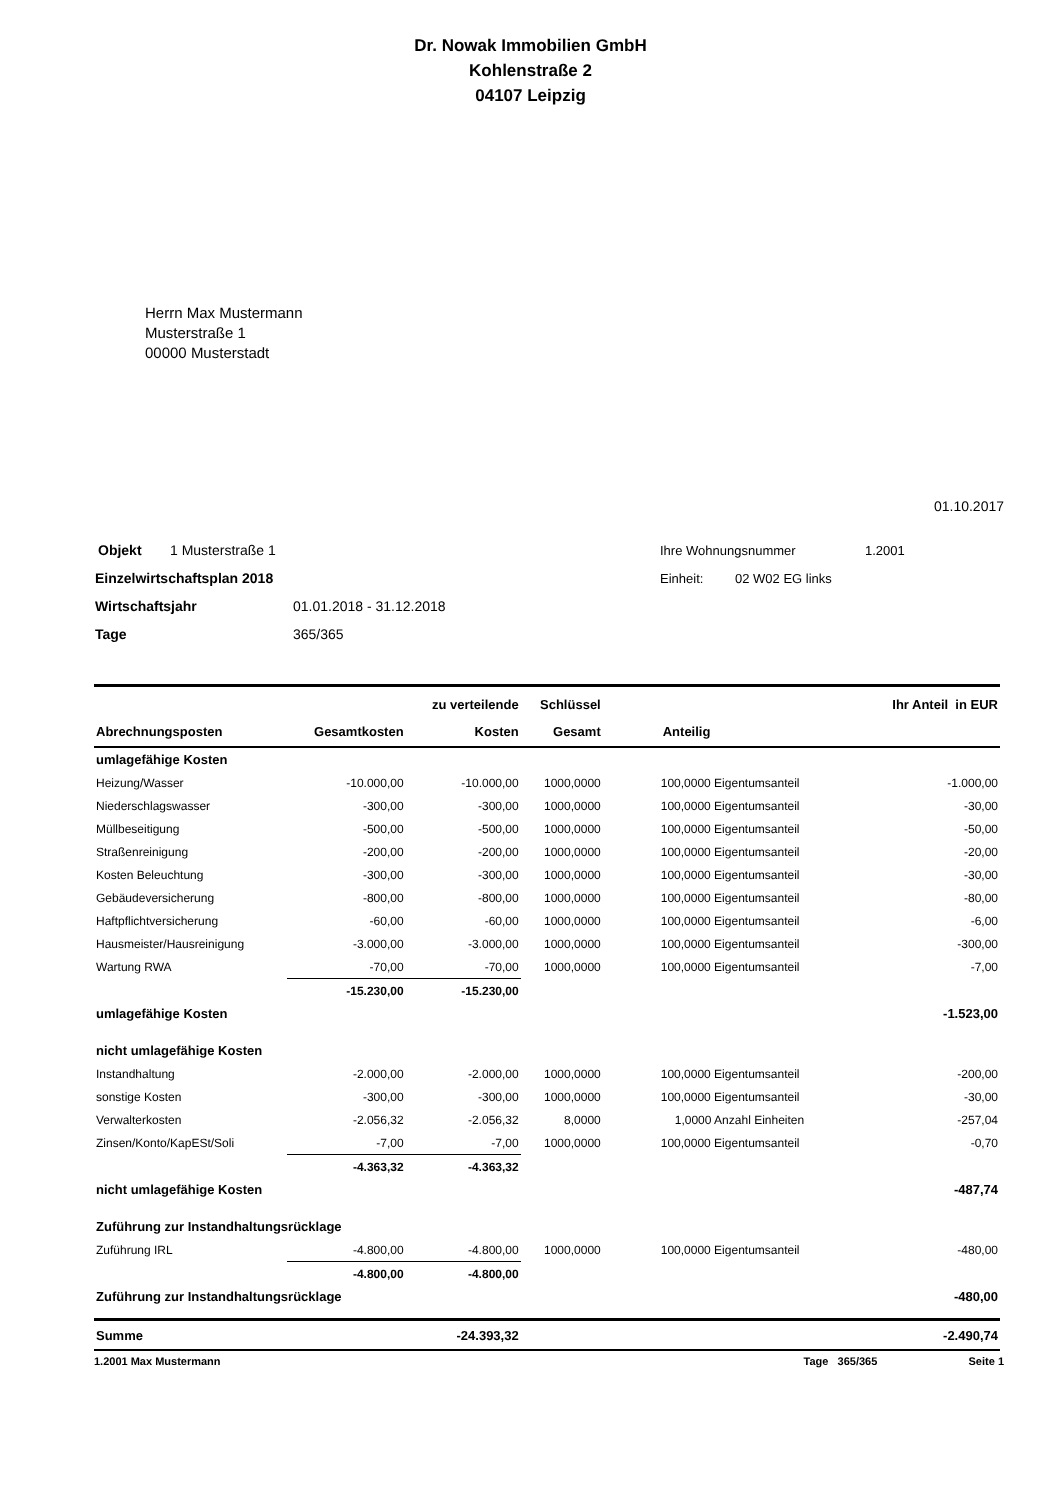Dr. Nowak Immobilien GmbH
Kohlenstraße 2
04107 Leipzig
Herrn Max Mustermann
Musterstraße 1
00000 Musterstadt
01.10.2017
Objekt 1 Musterstraße 1
Einzelwirtschaftsplan 2018
Wirtschaftsjahr 01.01.2018 - 31.12.2018
Tage 365/365
Ihre Wohnungsnummer 1.2001
Einheit: 02 W02 EG links
| | | zu verteilende | Schlüssel | | Ihr Anteil in EUR |
| --- | --- | --- | --- | --- | --- |
| Abrechnungsposten | Gesamtkosten | Kosten | Gesamt | Anteilig | |
| umlagefähige Kosten | | | | | |
| Heizung/Wasser | -10.000,00 | -10.000,00 | 1000,0000 | 100,0000 Eigentumsanteil | -1.000,00 |
| Niederschlagswasser | -300,00 | -300,00 | 1000,0000 | 100,0000 Eigentumsanteil | -30,00 |
| Müllbeseitigung | -500,00 | -500,00 | 1000,0000 | 100,0000 Eigentumsanteil | -50,00 |
| Straßenreinigung | -200,00 | -200,00 | 1000,0000 | 100,0000 Eigentumsanteil | -20,00 |
| Kosten Beleuchtung | -300,00 | -300,00 | 1000,0000 | 100,0000 Eigentumsanteil | -30,00 |
| Gebäudeversicherung | -800,00 | -800,00 | 1000,0000 | 100,0000 Eigentumsanteil | -80,00 |
| Haftpflichtversicherung | -60,00 | -60,00 | 1000,0000 | 100,0000 Eigentumsanteil | -6,00 |
| Hausmeister/Hausreinigung | -3.000,00 | -3.000,00 | 1000,0000 | 100,0000 Eigentumsanteil | -300,00 |
| Wartung RWA | -70,00 | -70,00 | 1000,0000 | 100,0000 Eigentumsanteil | -7,00 |
| | -15.230,00 | -15.230,00 | | | |
| umlagefähige Kosten | | | | | -1.523,00 |
| nicht umlagefähige Kosten | | | | | |
| Instandhaltung | -2.000,00 | -2.000,00 | 1000,0000 | 100,0000 Eigentumsanteil | -200,00 |
| sonstige Kosten | -300,00 | -300,00 | 1000,0000 | 100,0000 Eigentumsanteil | -30,00 |
| Verwalterkosten | -2.056,32 | -2.056,32 | 8,0000 | 1,0000 Anzahl Einheiten | -257,04 |
| Zinsen/Konto/KapESt/Soli | -7,00 | -7,00 | 1000,0000 | 100,0000 Eigentumsanteil | -0,70 |
| | -4.363,32 | -4.363,32 | | | |
| nicht umlagefähige Kosten | | | | | -487,74 |
| Zuführung zur Instandhaltungsrücklage | | | | | |
| Zuführung IRL | -4.800,00 | -4.800,00 | 1000,0000 | 100,0000 Eigentumsanteil | -480,00 |
| | -4.800,00 | -4.800,00 | | | |
| Zuführung zur Instandhaltungsrücklage | | | | | -480,00 |
| Summe | | -24.393,32 | | | -2.490,74 |
1.2001 Max Mustermann Tage 365/365 Seite 1